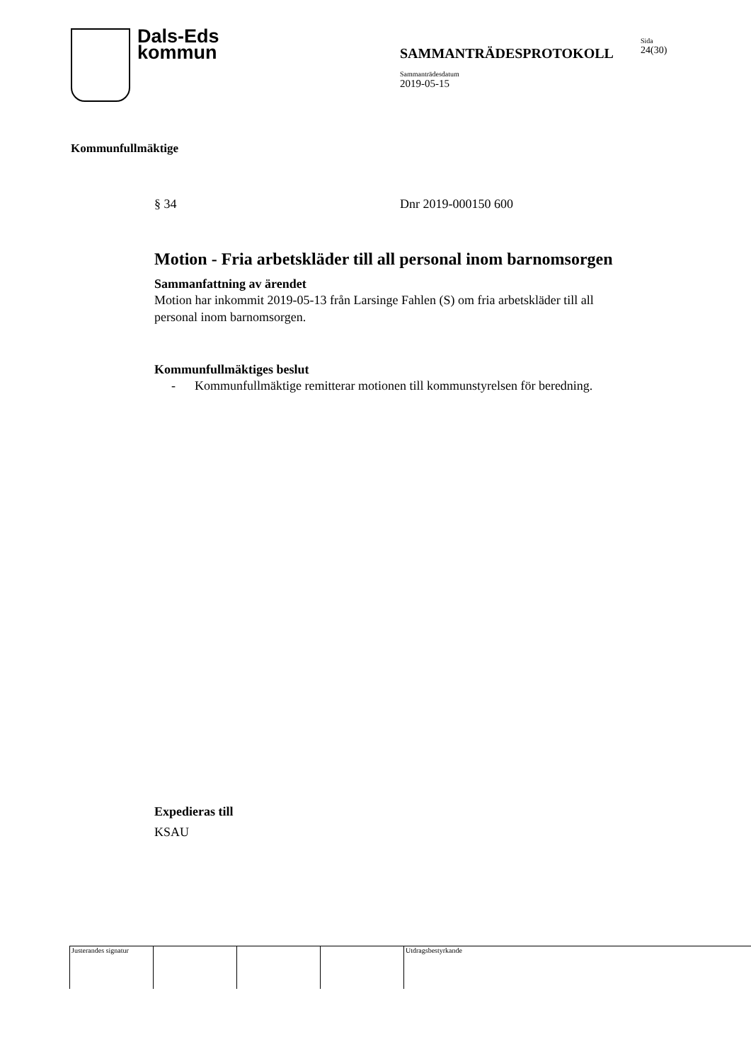Dals-Eds
kommun
SAMMANTRÄDESPROTOKOLL
Sammanträdesdatum
2019-05-15
Sida
24(30)
Kommunfullmäktige
§ 34 Dnr 2019-000150 600
Motion - Fria arbetskläder till all personal inom barnomsorgen
Sammanfattning av ärendet
Motion har inkommit 2019-05-13 från Larsinge Fahlen (S) om fria arbetskläder till all personal inom barnomsorgen.
Kommunfullmäktiges beslut
- Kommunfullmäktige remitterar motionen till kommunstyrelsen för beredning.
Expedieras till
KSAU
Justerandes signatur
Utdragsbestyrkande